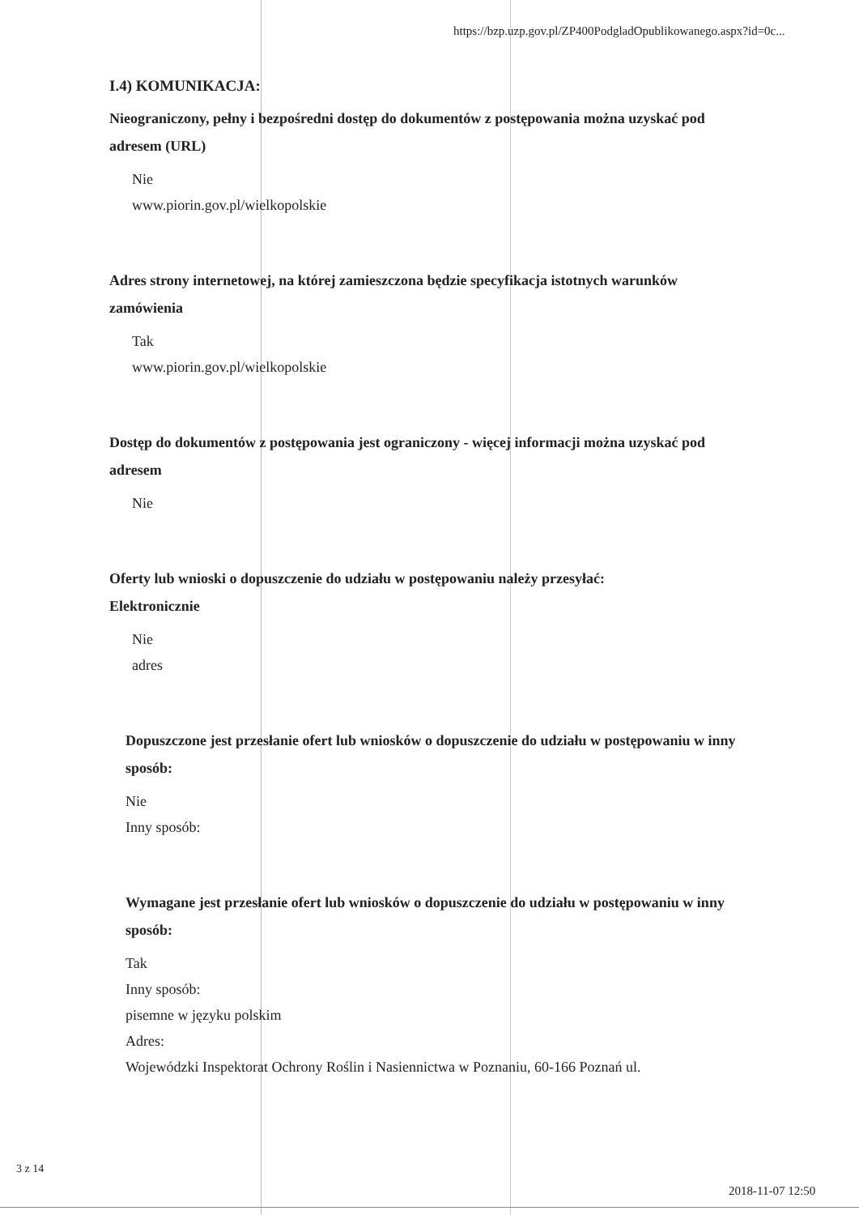https://bzp.uzp.gov.pl/ZP400PodgladOpublikowanego.aspx?id=0c...
I.4) KOMUNIKACJA:
Nieograniczony, pełny i bezpośredni dostęp do dokumentów z postępowania można uzyskać pod adresem (URL)
Nie
www.piorin.gov.pl/wielkopolskie
Adres strony internetowej, na której zamieszczona będzie specyfikacja istotnych warunków zamówienia
Tak
www.piorin.gov.pl/wielkopolskie
Dostęp do dokumentów z postępowania jest ograniczony - więcej informacji można uzyskać pod adresem
Nie
Oferty lub wnioski o dopuszczenie do udziału w postępowaniu należy przesyłać:
Elektronicznie
Nie
adres
Dopuszczone jest przesłanie ofert lub wniosków o dopuszczenie do udziału w postępowaniu w inny sposób:
Nie
Inny sposób:
Wymagane jest przesłanie ofert lub wniosków o dopuszczenie do udziału w postępowaniu w inny sposób:
Tak
Inny sposób:
pisemne w języku polskim
Adres:
Wojewódzki Inspektorat Ochrony Roślin i Nasiennictwa w Poznaniu, 60-166 Poznań ul.
3 z 14
2018-11-07 12:50